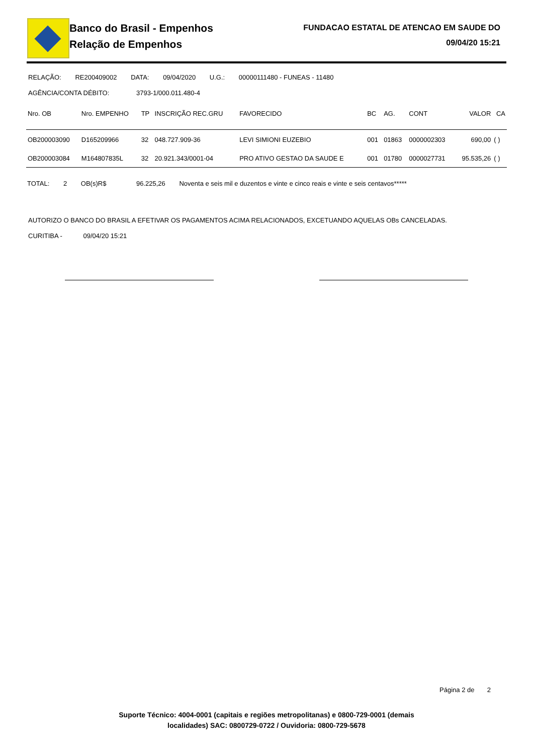Banco do Brasil - Empenhos
Relação de Empenhos
FUNDACAO ESTATAL DE ATENCAO EM SAUDE DO
09/04/20 15:21
RELAÇÃO: RE200409002 DATA: 09/04/2020 U.G.: 00000111480 - FUNEAS - 11480
AGÊNCIA/CONTA DÉBITO: 3793-1/000.011.480-4
| Nro. OB | Nro. EMPENHO | TP | INSCRIÇÃO REC.GRU | FAVORECIDO | BC | AG. | CONT | VALOR | CA |
| --- | --- | --- | --- | --- | --- | --- | --- | --- | --- |
| OB200003090 | D165209966 | 32 | 048.727.909-36 | LEVI SIMIONI EUZEBIO | 001 | 01863 | 0000002303 | 690,00 | ( ) |
| OB200003084 | M164807835L | 32 | 20.921.343/0001-04 | PRO ATIVO GESTAO DA SAUDE E | 001 | 01780 | 0000027731 | 95.535,26 | ( ) |
TOTAL: 2 OB(s)R$ 96.225,26 Noventa e seis mil e duzentos e vinte e cinco reais e vinte e seis centavos*****
AUTORIZO O BANCO DO BRASIL A EFETIVAR OS PAGAMENTOS ACIMA RELACIONADOS, EXCETUANDO AQUELAS OBs CANCELADAS.
CURITIBA - 09/04/20 15:21
Página 2 de 2
Suporte Técnico: 4004-0001 (capitais e regiões metropolitanas) e 0800-729-0001 (demais
localidades) SAC: 0800729-0722 / Ouvidoria: 0800-729-5678